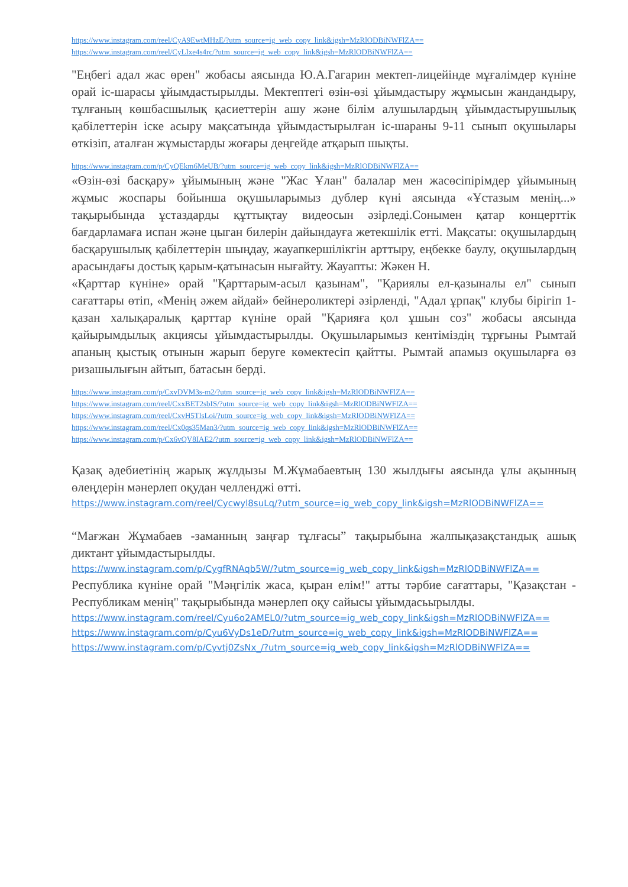https://www.instagram.com/reel/CyA9EwtMHzE/?utm_source=ig_web_copy_link&igsh=MzRlODBiNWFlZA==
https://www.instagram.com/reel/CyLIxe4s4rc/?utm_source=ig_web_copy_link&igsh=MzRlODBiNWFlZA==
"Еңбегі адал жас өрен" жобасы аясында Ю.А.Гагарин мектеп-лицейінде мұғалімдер күніне орай іс-шарасы ұйымдастырылды. Мектептегі өзін-өзі ұйымдастыру жұмысын жандандыру, тұлғаның көшбасшылық қасиеттерін ашу және білім алушылардың ұйымдастырушылық қабілеттерін іске асыру мақсатында ұйымдастырылған іс-шараны 9-11 сынып оқушылары өткізіп, аталған жұмыстарды жоғары деңгейде атқарып шықты.
https://www.instagram.com/p/CyQEkm6MeUB/?utm_source=ig_web_copy_link&igsh=MzRlODBiNWFlZA==
«Өзін-өзі басқару» ұйымының және "Жас Ұлан" балалар мен жасөсіпірімдер ұйымының жұмыс жоспары бойынша оқушыларымыз дублер күні аясында «Ұстазым менің...» тақырыбында ұстаздарды құттықтау видеосын әзірледі.Сонымен қатар концерттік бағдарламаға испан және цыган билерін дайындауға жетекшілік етті. Мақсаты: оқушылардың басқарушылық қабілеттерін шыңдау, жауапкершілікгін арттыру, еңбекке баулу, оқушылардың арасындағы достық қарым-қатынасын нығайту. Жауапты: Жәкен Н.
«Қарттар күніне» орай "Қарттарым-асыл қазынам", "Қариялы ел-қазыналы ел" сынып сағаттары өтіп, «Менің әжем айдай» бейнероликтері әзірленді, "Адал ұрпақ" клубы бірігіп 1-қазан халықаралық қарттар күніне орай "Қарияға қол ұшын соз" жобасы аясында қайырымдылық акциясы ұйымдастырылды. Оқушыларымыз кентіміздің тұрғыны Рымтай апаның қыстық отынын жарып беруге көмектесіп қайтты. Рымтай апамыз оқушыларға өз ризашылығын айтып, батасын берді.
https://www.instagram.com/p/CxvDVM3s-m2/?utm_source=ig_web_copy_link&igsh=MzRlODBiNWFlZA==
https://www.instagram.com/reel/CxxBET2sbIS/?utm_source=ig_web_copy_link&igsh=MzRlODBiNWFlZA==
https://www.instagram.com/reel/CxvH5TlsLoi/?utm_source=ig_web_copy_link&igsh=MzRlODBiNWFlZA==
https://www.instagram.com/reel/Cx0qs35Man3/?utm_source=ig_web_copy_link&igsh=MzRlODBiNWFlZA==
https://www.instagram.com/p/Cx6vQV8IAE2/?utm_source=ig_web_copy_link&igsh=MzRlODBiNWFlZA==
Қазақ әдебиетінің жарық жұлдызы М.Жұмабаевтың 130 жылдығы аясында ұлы ақынның өлеңдерін мәнерлеп оқудан челленджі өтті.
https://www.instagram.com/reel/Cycwyl8suLq/?utm_source=ig_web_copy_link&igsh=MzRlODBiNWFlZA==
“Мағжан Жұмабаев -заманның заңғар тұлғасы” тақырыбына жалпықазақстандық ашық диктант ұйымдастырылды.
https://www.instagram.com/p/CygfRNAqb5W/?utm_source=ig_web_copy_link&igsh=MzRlODBiNWFlZA==
Республика күніне орай "Мәңгілік жаса, қыран елім!" атты тәрбие сағаттары, "Қазақстан - Республикам менің" тақырыбында мәнерлеп оқу сайысы ұйымдасьырылды.
https://www.instagram.com/reel/Cyu6o2AMEL0/?utm_source=ig_web_copy_link&igsh=MzRlODBiNWFlZA==
https://www.instagram.com/p/Cyu6VyDs1eD/?utm_source=ig_web_copy_link&igsh=MzRlODBiNWFlZA==
https://www.instagram.com/p/Cyvtj0ZsNx_/?utm_source=ig_web_copy_link&igsh=MzRlODBiNWFlZA==